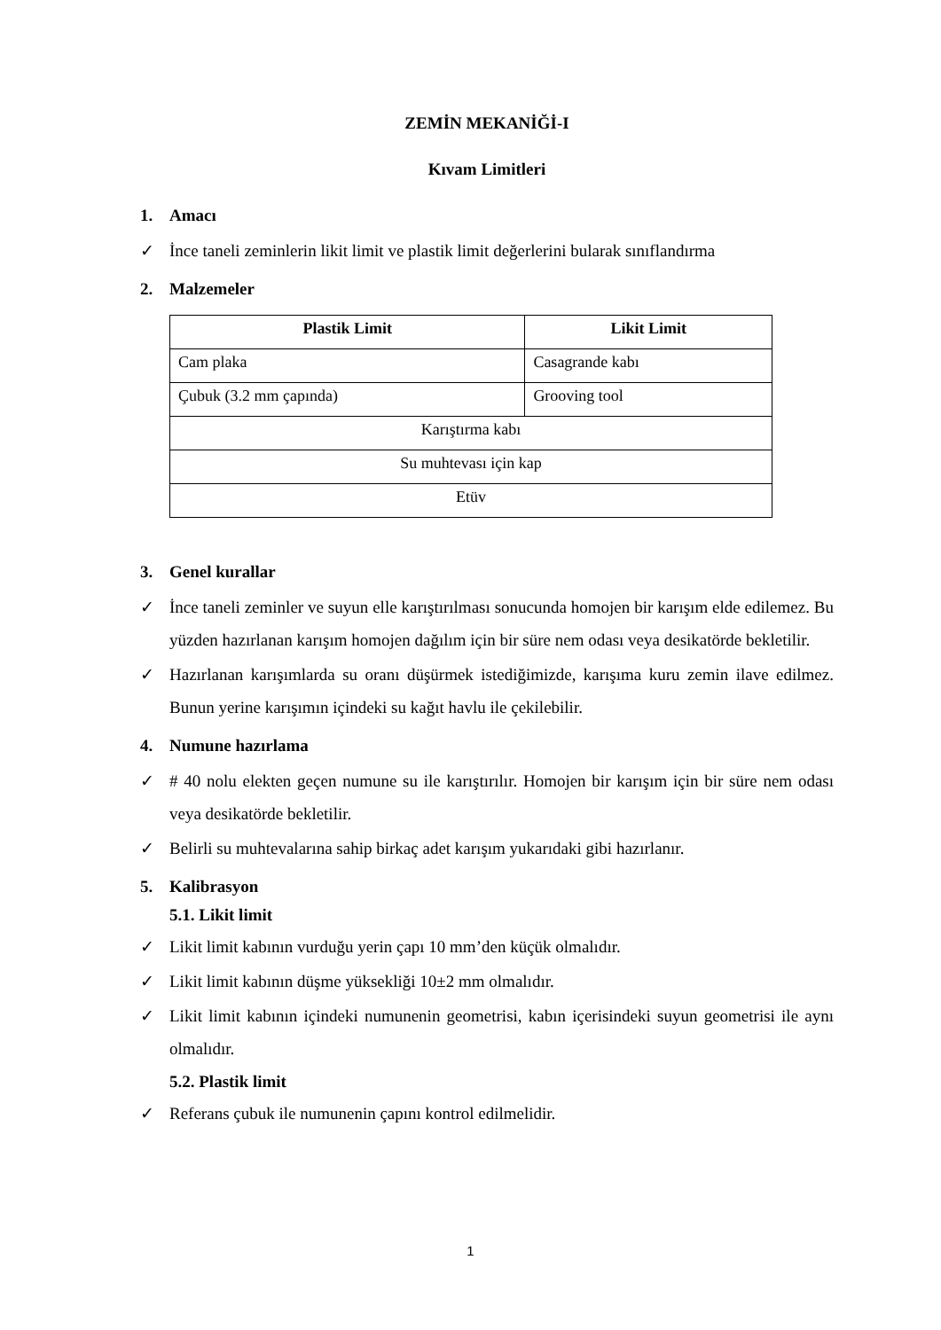ZEMİN MEKANİĞİ-I
Kıvam Limitleri
1. Amacı
✓ İnce taneli zeminlerin likit limit ve plastik limit değerlerini bularak sınıflandırma
2. Malzemeler
| Plastik Limit | Likit Limit |
| --- | --- |
| Cam plaka | Casagrande kabı |
| Çubuk (3.2 mm çapında) | Grooving tool |
| Karıştırma kabı | |
| Su muhtevası için kap | |
| Etüv | |
3. Genel kurallar
✓ İnce taneli zeminler ve suyun elle karıştırılması sonucunda homojen bir karışım elde edilemez. Bu yüzden hazırlanan karışım homojen dağılım için bir süre nem odası veya desikatörde bekletilir.
✓ Hazırlanan karışımlarda su oranı düşürmek istediğimizde, karışıma kuru zemin ilave edilmez. Bunun yerine karışımın içindeki su kağıt havlu ile çekilebilir.
4. Numune hazırlama
✓ # 40 nolu elekten geçen numune su ile karıştırılır. Homojen bir karışım için bir süre nem odası veya desikatörde bekletilir.
✓ Belirli su muhtevalarına sahip birkaç adet karışım yukarıdaki gibi hazırlanır.
5. Kalibrasyon
5.1. Likit limit
✓ Likit limit kabının vurduğu yerin çapı 10 mm’den küçük olmalıdır.
✓ Likit limit kabının düşme yüksekliği 10±2 mm olmalıdır.
✓ Likit limit kabının içindeki numunenin geometrisi, kabın içerisindeki suyun geometrisi ile aynı olmalıdır.
5.2. Plastik limit
✓ Referans çubuk ile numunenin çapını kontrol edilmelidir.
1